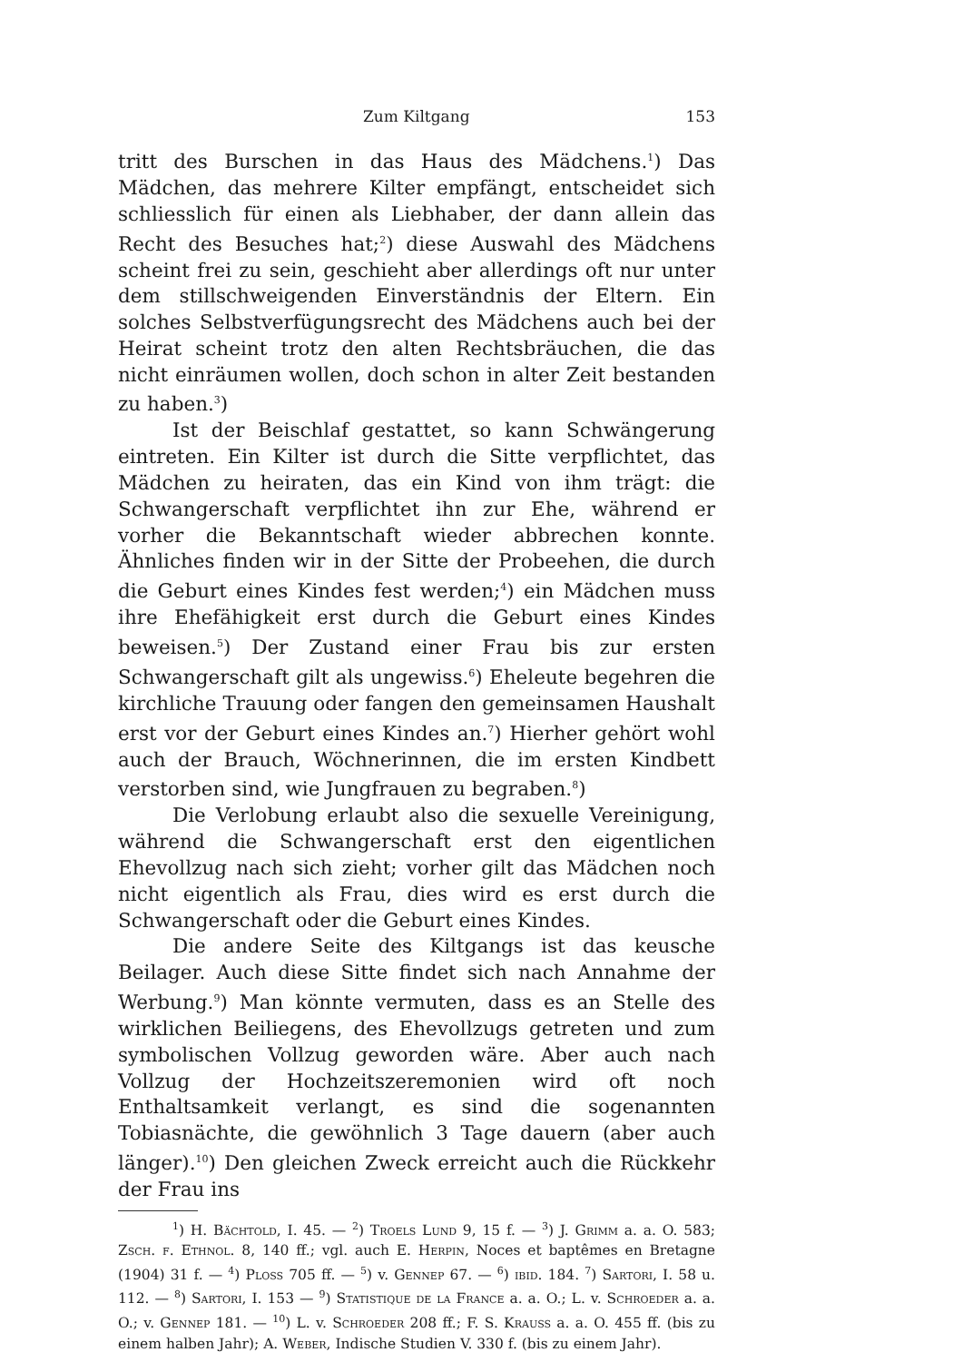Zum Kiltgang 153
tritt des Burschen in das Haus des Mädchens.<sup>1</sup>) Das Mädchen, das mehrere Kilter empfängt, entscheidet sich schliesslich für einen als Liebhaber, der dann allein das Recht des Besuches hat;<sup>2</sup>) diese Auswahl des Mädchens scheint frei zu sein, geschieht aber allerdings oft nur unter dem stillschweigenden Einverständnis der Eltern. Ein solches Selbstverfügungsrecht des Mädchens auch bei der Heirat scheint trotz den alten Rechtsbräuchen, die das nicht einräumen wollen, doch schon in alter Zeit bestanden zu haben.<sup>3</sup>)
Ist der Beischlaf gestattet, so kann Schwängerung eintreten. Ein Kilter ist durch die Sitte verpflichtet, das Mädchen zu heiraten, das ein Kind von ihm trägt: die Schwangerschaft verpflichtet ihn zur Ehe, während er vorher die Bekanntschaft wieder abbrechen konnte. Ähnliches finden wir in der Sitte der Probeehen, die durch die Geburt eines Kindes fest werden;<sup>4</sup>) ein Mädchen muss ihre Ehefähigkeit erst durch die Geburt eines Kindes beweisen.<sup>5</sup>) Der Zustand einer Frau bis zur ersten Schwangerschaft gilt als ungewiss.<sup>6</sup>) Eheleute begehren die kirchliche Trauung oder fangen den gemeinsamen Haushalt erst vor der Geburt eines Kindes an.<sup>7</sup>) Hierher gehört wohl auch der Brauch, Wöchnerinnen, die im ersten Kindbett verstorben sind, wie Jungfrauen zu begraben.<sup>8</sup>)
Die Verlobung erlaubt also die sexuelle Vereinigung, während die Schwangerschaft erst den eigentlichen Ehevollzug nach sich zieht; vorher gilt das Mädchen noch nicht eigentlich als Frau, dies wird es erst durch die Schwangerschaft oder die Geburt eines Kindes.
Die andere Seite des Kiltgangs ist das keusche Beilager. Auch diese Sitte findet sich nach Annahme der Werbung.<sup>9</sup>) Man könnte vermuten, dass es an Stelle des wirklichen Beiliegens, des Ehevollzugs getreten und zum symbolischen Vollzug geworden wäre. Aber auch nach Vollzug der Hochzeitszeremonien wird oft noch Enthaltsamkeit verlangt, es sind die sogenannten Tobiasnächte, die gewöhnlich 3 Tage dauern (aber auch länger).<sup>10</sup>) Den gleichen Zweck erreicht auch die Rückkehr der Frau ins
<sup>1</sup>) H. Bächtold, I. 45. — <sup>2</sup>) Troels Lund 9, 15 f. — <sup>3</sup>) J. Grimm a. a. O. 583; Zsch. f. Ethnol. 8, 140 ff.; vgl. auch E. Herpin, Noces et baptêmes en Bretagne (1904) 31 f. — <sup>4</sup>) Ploss 705 ff. — <sup>5</sup>) v. Gennep 67. — <sup>6</sup>) ibid. 184. <sup>7</sup>) Sartori, I. 58 u. 112. — <sup>8</sup>) Sartori, I. 153 — <sup>9</sup>) Statistique de la France a. a. O.; L. v. Schroeder a. a. O.; v. Gennep 181. — <sup>10</sup>) L. v. Schroeder 208 ff.; F. S. Krauss a. a. O. 455 ff. (bis zu einem halben Jahr); A. Weber, Indische Studien V. 330 f. (bis zu einem Jahr).